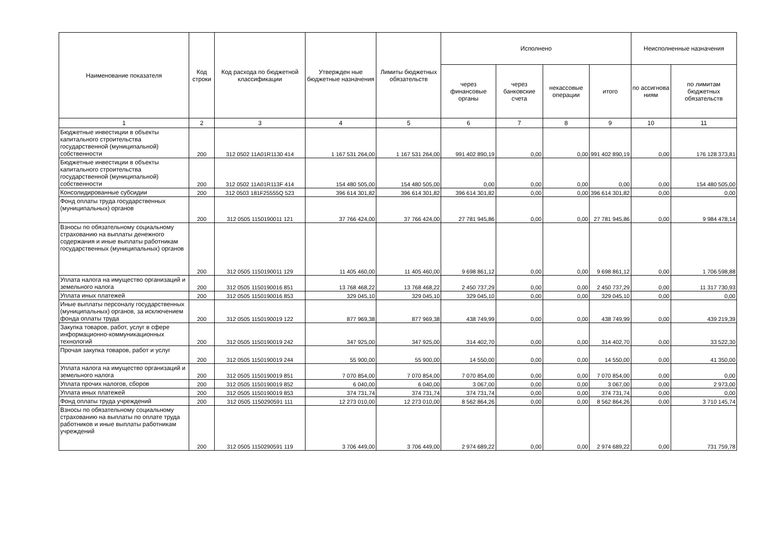| Наименование показателя | Код строки | Код расхода по бюджетной классификации | Утвержден ные бюджетные назначения | Лимиты бюджетных обязательств | Исполнено | | | | Неисполненные назначения | |
| --- | --- | --- | --- | --- | --- | --- | --- | --- | --- | --- |
| | | | | | через финансовые органы | через банковские счета | некассовые операции | итого | по ассигнова ниям | по лимитам бюджетных обязательств |
| 1 | 2 | 3 | 4 | 5 | 6 | 7 | 8 | 9 | 10 | 11 |
| Бюджетные инвестиции в объекты капитального строительства государственной (муниципальной) собственности | 200 | 312 0502 11А01R1130 414 | 1 167 531 264,00 | 1 167 531 264,00 | 991 402 890,19 | 0,00 | 0,00 | 991 402 890,19 | 0,00 | 176 128 373,81 |
| Бюджетные инвестиции в объекты капитального строительства государственной (муниципальной) собственности | 200 | 312 0502 11А01R113F 414 | 154 480 505,00 | 154 480 505,00 | 0,00 | 0,00 | 0,00 | 0,00 | 0,00 | 154 480 505,00 |
| Консолидированные субсидии | 200 | 312 0503 181F25555Q 523 | 396 614 301,82 | 396 614 301,82 | 396 614 301,82 | 0,00 | 0,00 | 396 614 301,82 | 0,00 | 0,00 |
| Фонд оплаты труда государственных (муниципальных) органов | 200 | 312 0505 1150190011 121 | 37 766 424,00 | 37 766 424,00 | 27 781 945,86 | 0,00 | 0,00 | 27 781 945,86 | 0,00 | 9 984 478,14 |
| Взносы по обязательному социальному страхованию на выплаты денежного содержания и иные выплаты работникам государственных (муниципальных) органов | 200 | 312 0505 1150190011 129 | 11 405 460,00 | 11 405 460,00 | 9 698 861,12 | 0,00 | 0,00 | 9 698 861,12 | 0,00 | 1 706 598,88 |
| Уплата налога на имущество организаций и земельного налога | 200 | 312 0505 1150190016 851 | 13 768 468,22 | 13 768 468,22 | 2 450 737,29 | 0,00 | 0,00 | 2 450 737,29 | 0,00 | 11 317 730,93 |
| Уплата иных платежей | 200 | 312 0505 1150190016 853 | 329 045,10 | 329 045,10 | 329 045,10 | 0,00 | 0,00 | 329 045,10 | 0,00 | 0,00 |
| Иные выплаты персоналу государственных (муниципальных) органов, за исключением фонда оплаты труда | 200 | 312 0505 1150190019 122 | 877 969,38 | 877 969,38 | 438 749,99 | 0,00 | 0,00 | 438 749,99 | 0,00 | 439 219,39 |
| Закупка товаров, работ, услуг в сфере информационно-коммуникационных технологий | 200 | 312 0505 1150190019 242 | 347 925,00 | 347 925,00 | 314 402,70 | 0,00 | 0,00 | 314 402,70 | 0,00 | 33 522,30 |
| Прочая закупка товаров, работ и услуг | 200 | 312 0505 1150190019 244 | 55 900,00 | 55 900,00 | 14 550,00 | 0,00 | 0,00 | 14 550,00 | 0,00 | 41 350,00 |
| Уплата налога на имущество организаций и земельного налога | 200 | 312 0505 1150190019 851 | 7 070 854,00 | 7 070 854,00 | 7 070 854,00 | 0,00 | 0,00 | 7 070 854,00 | 0,00 | 0,00 |
| Уплата прочих налогов, сборов | 200 | 312 0505 1150190019 852 | 6 040,00 | 6 040,00 | 3 067,00 | 0,00 | 0,00 | 3 067,00 | 0,00 | 2 973,00 |
| Уплата иных платежей | 200 | 312 0505 1150190019 853 | 374 731,74 | 374 731,74 | 374 731,74 | 0,00 | 0,00 | 374 731,74 | 0,00 | 0,00 |
| Фонд оплаты труда учреждений | 200 | 312 0505 1150290591 111 | 12 273 010,00 | 12 273 010,00 | 8 562 864,26 | 0,00 | 0,00 | 8 562 864,26 | 0,00 | 3 710 145,74 |
| Взносы по обязательному социальному страхованию на выплаты по оплате труда работников и иные выплаты работникам учреждений | 200 | 312 0505 1150290591 119 | 3 706 449,00 | 3 706 449,00 | 2 974 689,22 | 0,00 | 0,00 | 2 974 689,22 | 0,00 | 731 759,78 |